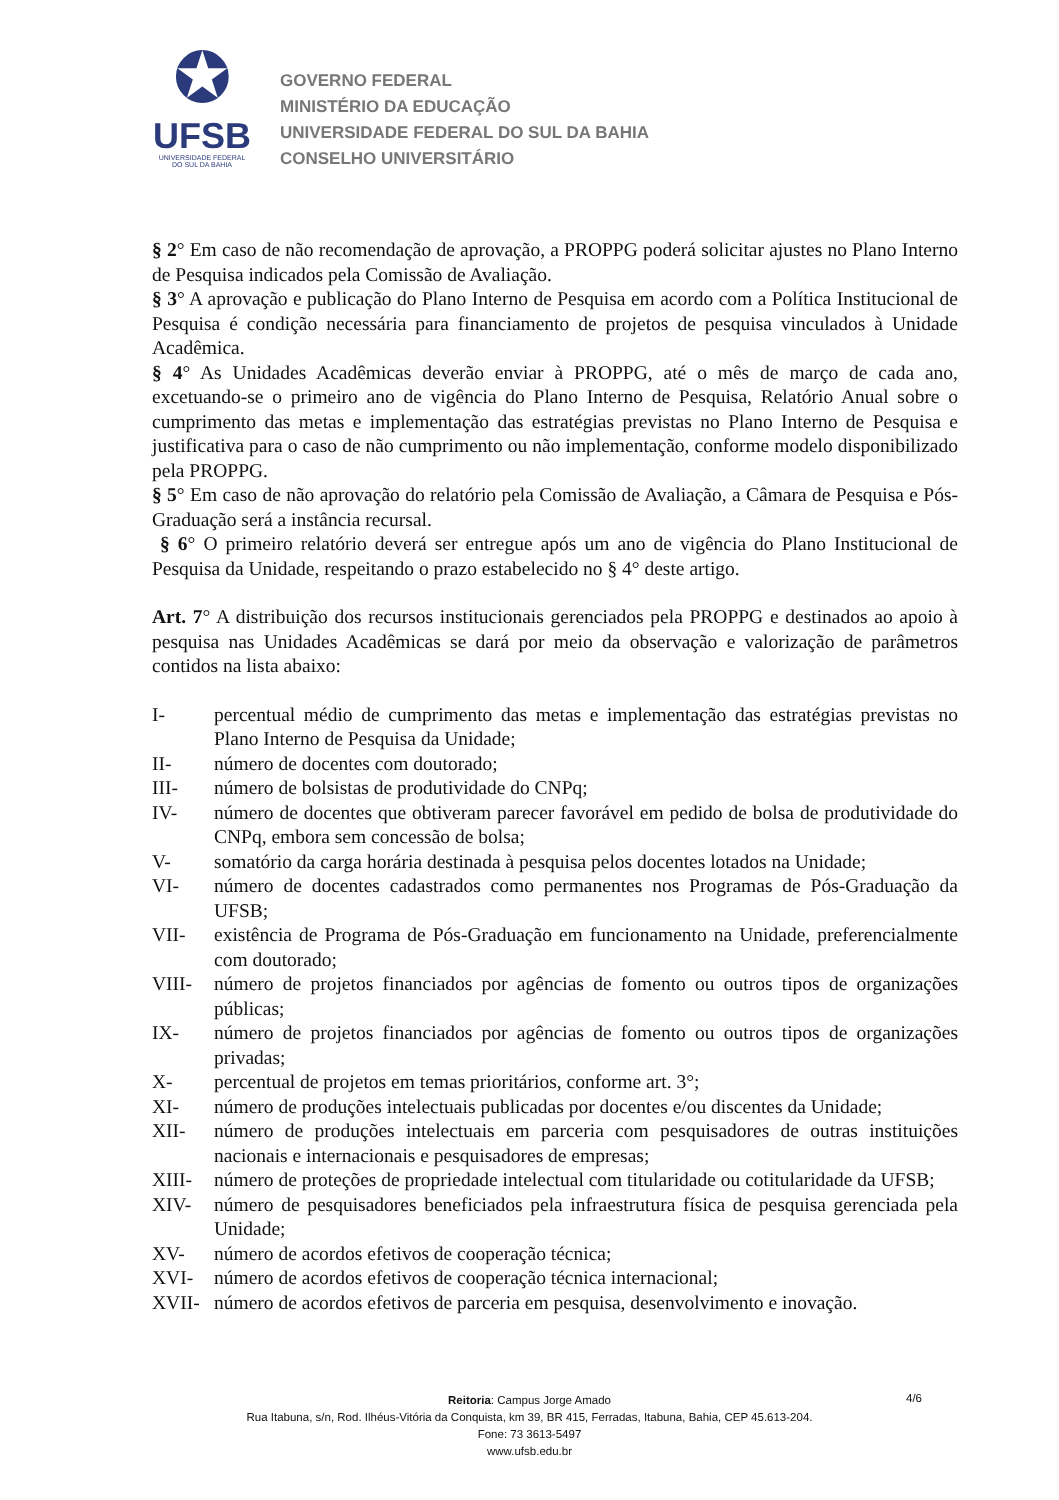✪
UFSB
UNIVERSIDADE FEDERAL
DO SUL DA BAHIA
GOVERNO FEDERAL
MINISTÉRIO DA EDUCAÇÃO
UNIVERSIDADE FEDERAL DO SUL DA BAHIA
CONSELHO UNIVERSITÁRIO
§ 2° Em caso de não recomendação de aprovação, a PROPPG poderá solicitar ajustes no Plano Interno de Pesquisa indicados pela Comissão de Avaliação.
§ 3° A aprovação e publicação do Plano Interno de Pesquisa em acordo com a Política Institucional de Pesquisa é condição necessária para financiamento de projetos de pesquisa vinculados à Unidade Acadêmica.
§ 4° As Unidades Acadêmicas deverão enviar à PROPPG, até o mês de março de cada ano, excetuando-se o primeiro ano de vigência do Plano Interno de Pesquisa, Relatório Anual sobre o cumprimento das metas e implementação das estratégias previstas no Plano Interno de Pesquisa e justificativa para o caso de não cumprimento ou não implementação, conforme modelo disponibilizado pela PROPPG.
§ 5° Em caso de não aprovação do relatório pela Comissão de Avaliação, a Câmara de Pesquisa e Pós-Graduação será a instância recursal.
§ 6° O primeiro relatório deverá ser entregue após um ano de vigência do Plano Institucional de Pesquisa da Unidade, respeitando o prazo estabelecido no § 4° deste artigo.
Art. 7° A distribuição dos recursos institucionais gerenciados pela PROPPG e destinados ao apoio à pesquisa nas Unidades Acadêmicas se dará por meio da observação e valorização de parâmetros contidos na lista abaixo:
I- percentual médio de cumprimento das metas e implementação das estratégias previstas no Plano Interno de Pesquisa da Unidade;
II- número de docentes com doutorado;
III- número de bolsistas de produtividade do CNPq;
IV- número de docentes que obtiveram parecer favorável em pedido de bolsa de produtividade do CNPq, embora sem concessão de bolsa;
V- somatório da carga horária destinada à pesquisa pelos docentes lotados na Unidade;
VI- número de docentes cadastrados como permanentes nos Programas de Pós-Graduação da UFSB;
VII- existência de Programa de Pós-Graduação em funcionamento na Unidade, preferencialmente com doutorado;
VIII- número de projetos financiados por agências de fomento ou outros tipos de organizações públicas;
IX- número de projetos financiados por agências de fomento ou outros tipos de organizações privadas;
X- percentual de projetos em temas prioritários, conforme art. 3°;
XI- número de produções intelectuais publicadas por docentes e/ou discentes da Unidade;
XII- número de produções intelectuais em parceria com pesquisadores de outras instituições nacionais e internacionais e pesquisadores de empresas;
XIII- número de proteções de propriedade intelectual com titularidade ou cotitularidade da UFSB;
XIV- número de pesquisadores beneficiados pela infraestrutura física de pesquisa gerenciada pela Unidade;
XV- número de acordos efetivos de cooperação técnica;
XVI- número de acordos efetivos de cooperação técnica internacional;
XVII- número de acordos efetivos de parceria em pesquisa, desenvolvimento e inovação.
Reitoria: Campus Jorge Amado
Rua Itabuna, s/n, Rod. Ilhéus-Vitória da Conquista, km 39, BR 415, Ferradas, Itabuna, Bahia, CEP 45.613-204.
Fone: 73 3613-5497
www.ufsb.edu.br
4/6